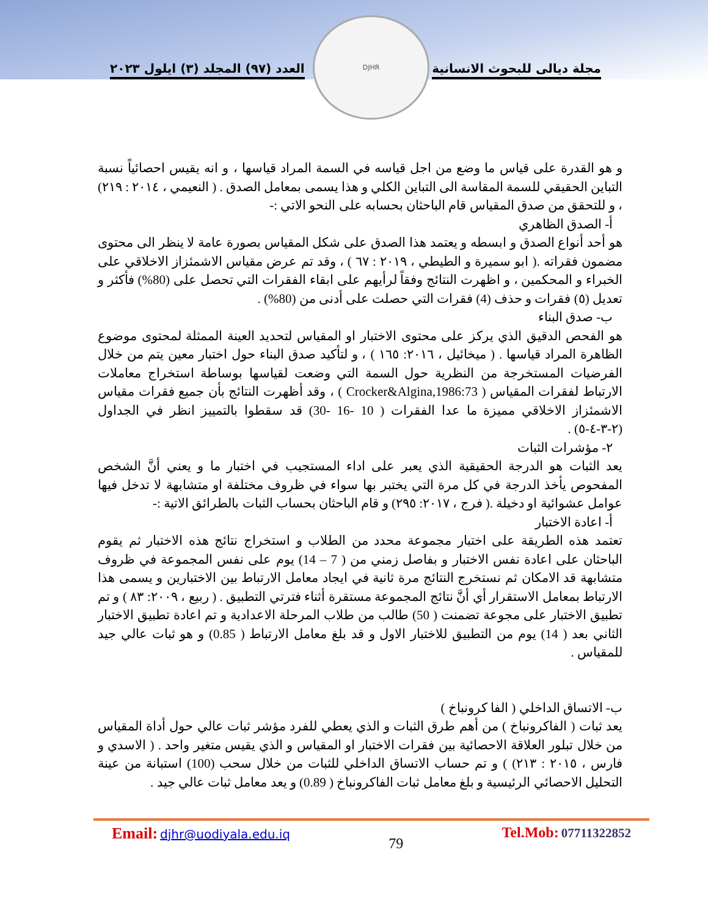العدد (٩٧) المجلد (٣) ايلول ٢٠٢٣ مجلة ديالى للبحوث الانسانية
DJHR
و هو القدرة على قياس ما وضع من اجل قياسه في السمة المراد قياسها ، و انه يقيس احصائياً نسبة التباين الحقيقي للسمة المقاسة الى التباين الكلي و هذا يسمى بمعامل الصدق . ( النعيمي ، ٢٠١٤ : ٢١٩) ، و للتحقق من صدق المقياس قام الباحثان بحسابه على النحو الاتي :-
أ- الصدق الظاهري
هو أحد أنواع الصدق و ابسطه و يعتمد هذا الصدق على شكل المقياس بصورة عامة لا ينظر الى محتوى مضمون فقراته .( ابو سميرة و الطيطي ، ٢٠١٩ : ٦٧ ) ، وقد تم عرض مقياس الاشمئزاز الاخلاقي على الخبراء و المحكمين ، و اظهرت النتائج وفقاً لرأيهم على ابقاء الفقرات التي تحصل على (80%) فأكثر و تعديل (٥) فقرات و حذف (4) فقرات التي حصلت على أدنى من (80%) .
ب- صدق البناء
هو الفحص الدقيق الذي يركز على محتوى الاختبار او المقياس لتحديد العينة الممثلة لمحتوى موضوع الظاهرة المراد قياسها . ( ميخائيل ، ٢٠١٦: ١٦٥ ) ، و لتأكيد صدق البناء حول اختبار معين يتم من خلال الفرضيات المستخرجة من النظرية حول السمة التي وضعت لقياسها بوساطة استخراج معاملات الارتباط لفقرات المقياس ( Crocker&Algina,1986:73 ) ، وقد أظهرت النتائج بأن جميع فقرات مقياس الاشمئزاز الاخلاقي مميزة ما عدا الفقرات ( 10 -16 -30) قد سقطوا بالتمييز انظر في الجداول (٢-٣-٤-٥) .
٢- مؤشرات الثبات
يعد الثبات هو الدرجة الحقيقية الذي يعبر على اداء المستجيب في اختبار ما و يعني أنَّ الشخص المفحوص يأخذ الدرجة في كل مرة التي يختبر بها سواء في ظروف مختلفة او متشابهة لا تدخل فيها عوامل عشوائية او دخيلة .( فرج ، ٢٠١٧: ٢٩٥) و قام الباحثان بحساب الثبات بالطرائق الاتية :-
أ- اعادة الاختبار
تعتمد هذه الطريقة على اختبار مجموعة محدد من الطلاب و استخراج نتائج هذه الاختبار ثم يقوم الباحثان على اعادة نفس الاختبار و بفاصل زمني من ( 7 – 14) يوم على نفس المجموعة في ظروف متشابهة قد الامكان ثم نستخرج النتائج مرة ثانية في ايجاد معامل الارتباط بين الاختبارين و يسمى هذا الارتباط بمعامل الاستقرار أي أنَّ نتائج المجموعة مستقرة أثناء فترتي التطبيق . ( ربيع ، ٢٠٠٩: ٨٣ ) و تم تطبيق الاختبار على مجوعة تضمنت ( 50) طالب من طلاب المرحلة الاعدادية و تم اعادة تطبيق الاختبار الثاني بعد ( 14) يوم من التطبيق للاختبار الاول و قد بلغ معامل الارتباط ( 0.85) و هو ثبات عالي جيد للمقياس .
ب- الاتساق الداخلي ( الفا كرونباخ )
يعد ثبات ( الفاكرونباخ ) من أهم طرق الثبات و الذي يعطي للفرد مؤشر ثبات عالي حول أداة المقياس من خلال تبلور العلاقة الاحصائية بين فقرات الاختبار او المقياس و الذي يقيس متغير واحد . ( الاسدي و فارس ، ٢٠١٥ : ٢١٣) ) و تم حساب الاتساق الداخلي للثبات من خلال سحب (100) استبانة من عينة التحليل الاحصائي الرئيسية و بلغ معامل ثبات الفاكرونباخ ( 0.89) و يعد معامل ثبات عالي جيد .
Email: djhr@uodiyala.edu.iq 79 Tel.Mob: 07711322852